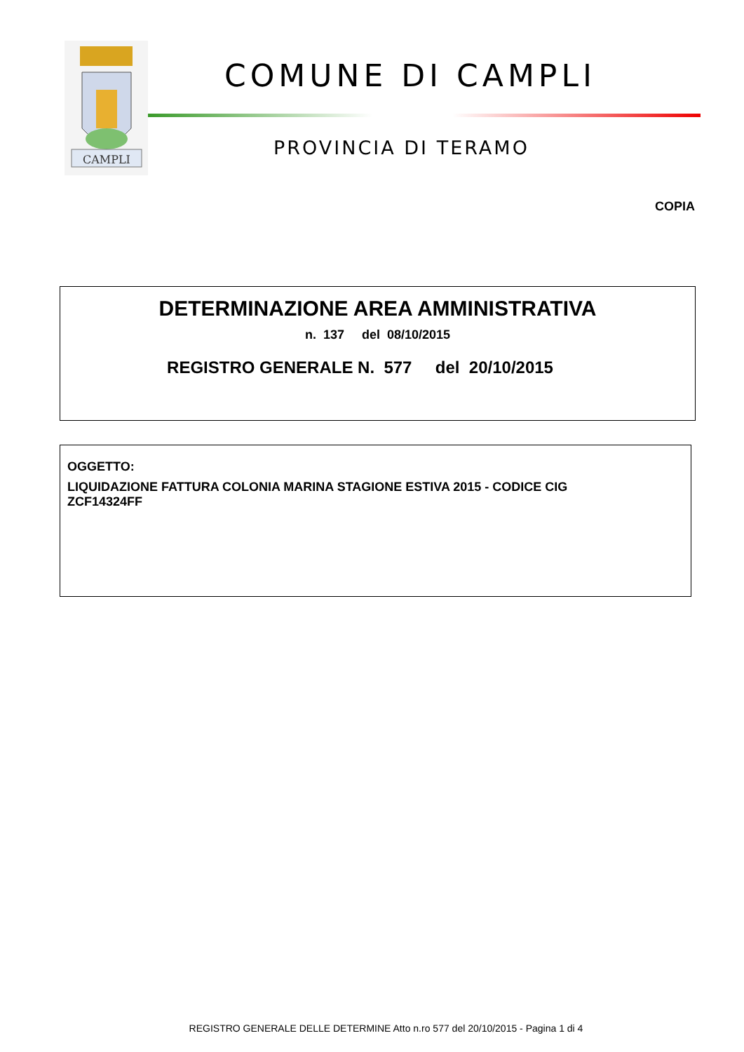CAMPLI
COMUNE DI CAMPLI
PROVINCIA DI TERAMO
COPIA
DETERMINAZIONE AREA AMMINISTRATIVA
n. 137 del 08/10/2015
REGISTRO GENERALE N. 577 del 20/10/2015
OGGETTO:
LIQUIDAZIONE FATTURA COLONIA MARINA STAGIONE ESTIVA 2015 - CODICE CIG ZCF14324FF
REGISTRO GENERALE DELLE DETERMINE Atto n.ro 577 del 20/10/2015 - Pagina 1 di 4